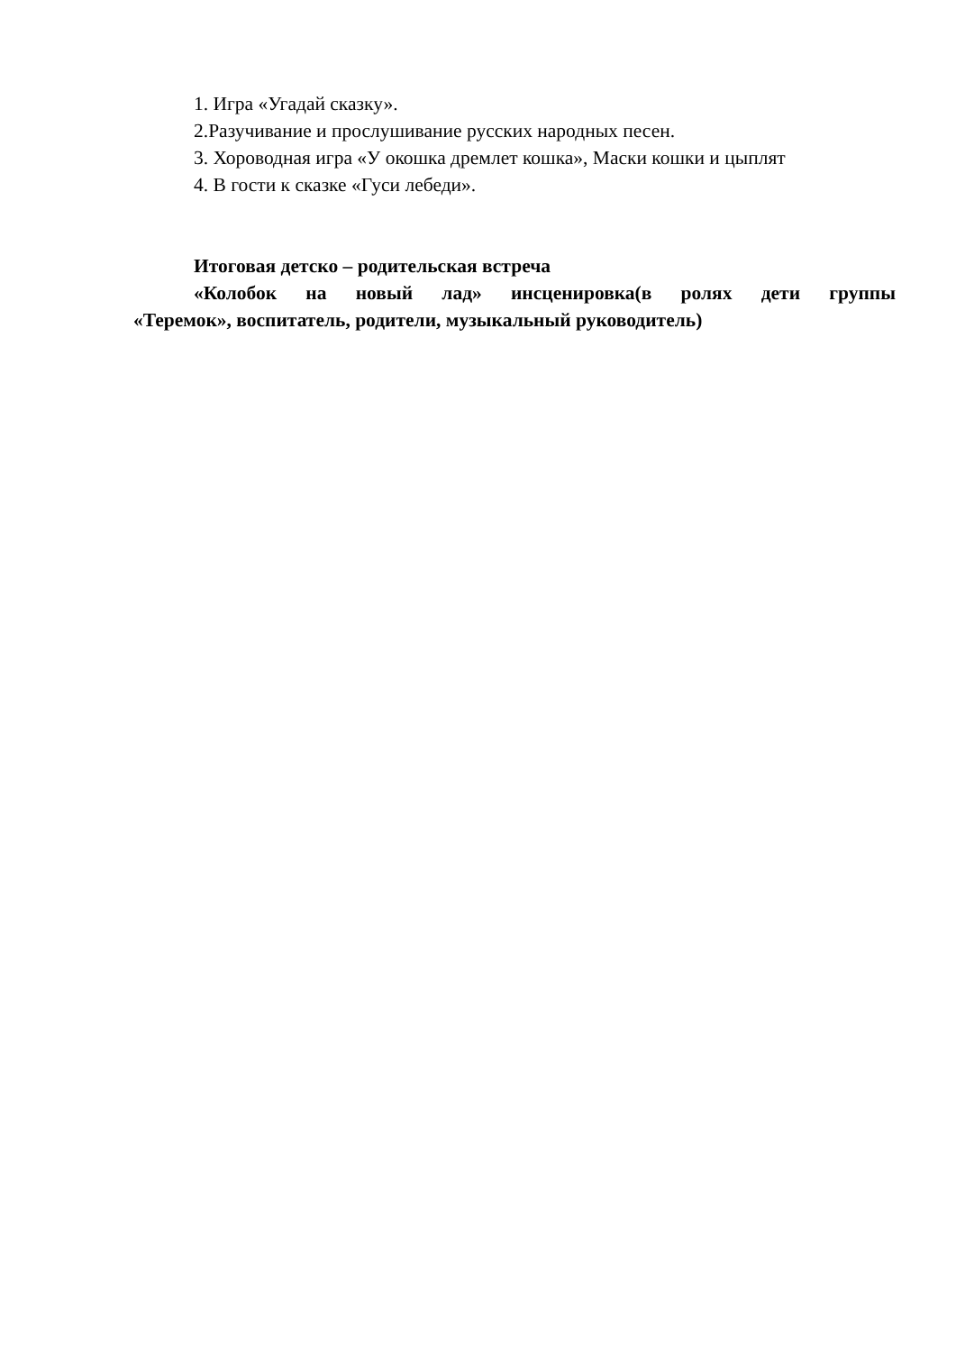1. Игра «Угадай сказку».
2.Разучивание и прослушивание русских народных песен.
3. Хороводная игра «У окошка дремлет кошка», Маски кошки и цыплят
4. В гости к сказке «Гуси лебеди».
Итоговая детско – родительская встреча
«Колобок на новый лад» инсценировка(в ролях дети группы «Теремок», воспитатель, родители, музыкальный руководитель)